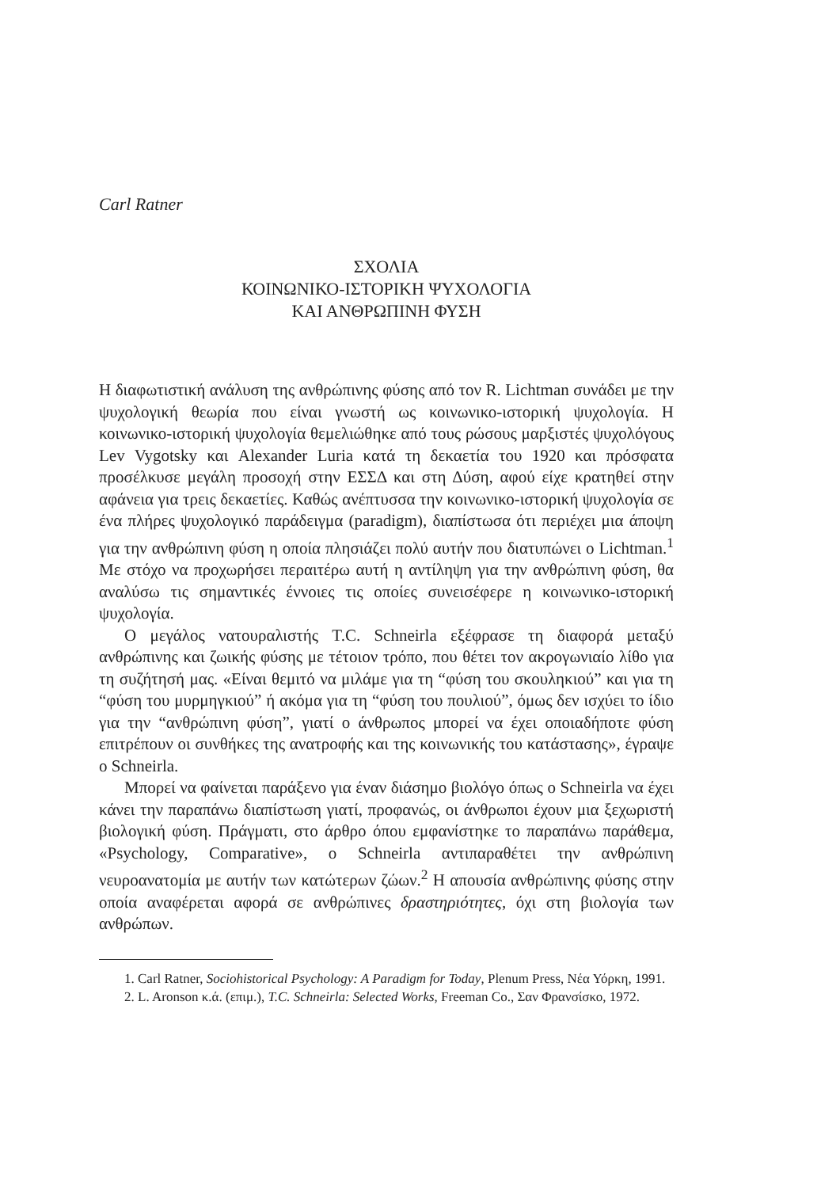Carl Ratner
ΣΧΟΛΙΑ
ΚΟΙΝΩΝΙΚΟ-ΙΣΤΟΡΙΚΗ ΨΥΧΟΛΟΓΙΑ
ΚΑΙ ΑΝΘΡΩΠΙΝΗ ΦΥΣΗ
Η διαφωτιστική ανάλυση της ανθρώπινης φύσης από τον R. Lichtman συνάδει με την ψυχολογική θεωρία που είναι γνωστή ως κοινωνικο-ιστορική ψυχολογία. Η κοινωνικο-ιστορική ψυχολογία θεμελιώθηκε από τους ρώσους μαρξιστές ψυχολόγους Lev Vygotsky και Alexander Luria κατά τη δεκαετία του 1920 και πρόσφατα προσέλκυσε μεγάλη προσοχή στην ΕΣΣΔ και στη Δύση, αφού είχε κρατηθεί στην αφάνεια για τρεις δεκαετίες. Καθώς ανέπτυσσα την κοινωνικο-ιστορική ψυχολογία σε ένα πλήρες ψυχολογικό παράδειγμα (paradigm), διαπίστωσα ότι περιέχει μια άποψη για την ανθρώπινη φύση η οποία πλησιάζει πολύ αυτήν που διατυπώνει ο Lichtman.<sup>1</sup> Με στόχο να προχωρήσει περαιτέρω αυτή η αντίληψη για την ανθρώπινη φύση, θα αναλύσω τις σημαντικές έννοιες τις οποίες συνεισέφερε η κοινωνικο-ιστορική ψυχολογία.
Ο μεγάλος νατουραλιστής T.C. Schneirla εξέφρασε τη διαφορά μεταξύ ανθρώπινης και ζωικής φύσης με τέτοιον τρόπο, που θέτει τον ακρογωνιαίο λίθο για τη συζήτησή μας. «Είναι θεμιτό να μιλάμε για τη “φύση του σκουληκιού” και για τη “φύση του μυρμηγκιού” ή ακόμα για τη “φύση του πουλιού”, όμως δεν ισχύει το ίδιο για την “ανθρώπινη φύση”, γιατί ο άνθρωπος μπορεί να έχει οποιαδήποτε φύση επιτρέπουν οι συνθήκες της ανατροφής και της κοινωνικής του κατάστασης», έγραψε ο Schneirla.
Μπορεί να φαίνεται παράξενο για έναν διάσημο βιολόγο όπως ο Schneirla να έχει κάνει την παραπάνω διαπίστωση γιατί, προφανώς, οι άνθρωποι έχουν μια ξεχωριστή βιολογική φύση. Πράγματι, στο άρθρο όπου εμφανίστηκε το παραπάνω παράθεμα, «Psychology, Comparative», ο Schneirla αντιπαραθέτει την ανθρώπινη νευροανατομία με αυτήν των κατώτερων ζώων.<sup>2</sup> Η απουσία ανθρώπινης φύσης στην οποία αναφέρεται αφορά σε ανθρώπινες δραστηριότητες, όχι στη βιολογία των ανθρώπων.
1. Carl Ratner, Sociohistorical Psychology: A Paradigm for Today, Plenum Press, Νέα Υόρκη, 1991.
2. L. Aronson κ.ά. (επιμ.), T.C. Schneirla: Selected Works, Freeman Co., Σαν Φρανσίσκο, 1972.